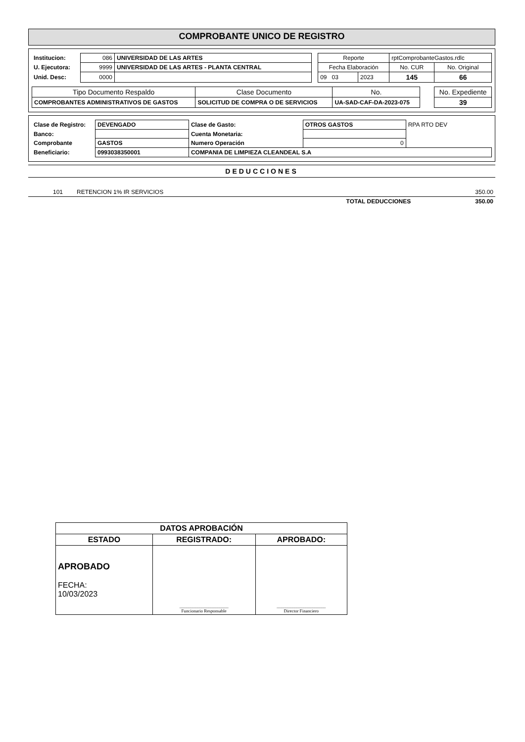COMPROBANTE UNICO DE REGISTRO
| Institucion: | 086 | UNIVERSIDAD DE LAS ARTES | | Reporte | | rptComprobanteGastos.rdlc | |
| U. Ejecutora: | 9999 | UNIVERSIDAD DE LAS ARTES - PLANTA CENTRAL | | Fecha Elaboración | | No. CUR | No. Original |
| Unid. Desc: | 0000 | | | 09 03 | 2023 | 145 | 66 |
| Tipo Documento Respaldo | Clase Documento | No. | | No. Expediente |
| COMPROBANTES ADMINISTRATIVOS DE GASTOS | SOLICITUD DE COMPRA O DE SERVICIOS | UA-SAD-CAF-DA-2023-075 | | 39 |
| Clase de Registro: | DEVENGADO | Clase de Gasto: | OTROS GASTOS | RPA RTO DEV |
| Banco: | | Cuenta Monetaria: | | |
| Comprobante | GASTOS | Numero Operación | 0 | |
| Beneficiario: | 0993038350001 | COMPANIA DE LIMPIEZA CLEANDEAL S.A | | |
DEDUCCIONES
| 101 | RETENCION 1% IR SERVICIOS | 350.00 |
| | TOTAL DEDUCCIONES | 350.00 |
| DATOS APROBACIÓN | | |
| ESTADO | REGISTRADO: | APROBADO: |
| APROBADO FECHA: 10/03/2023 | ______________________ Funcionario Responsable | ______________________ Director Financiero |